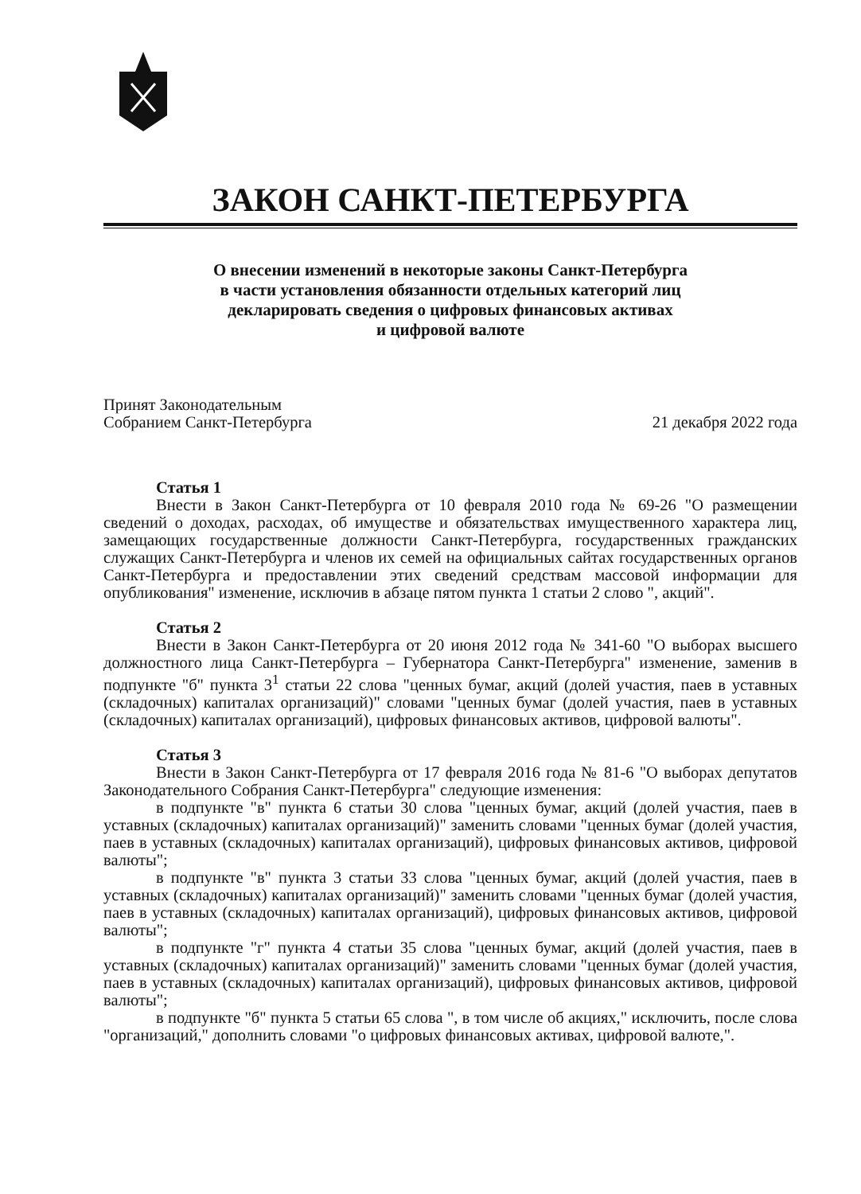ЗАКОН САНКТ-ПЕТЕРБУРГА
О внесении изменений в некоторые законы Санкт-Петербурга
в части установления обязанности отдельных категорий лиц
декларировать сведения о цифровых финансовых активах
и цифровой валюте
Принят Законодательным
Собранием Санкт-Петербурга
21 декабря 2022 года
Статья 1
Внести в Закон Санкт-Петербурга от 10 февраля 2010 года № 69-26 "О размещении сведений о доходах, расходах, об имуществе и обязательствах имущественного характера лиц, замещающих государственные должности Санкт-Петербурга, государственных гражданских служащих Санкт-Петербурга и членов их семей на официальных сайтах государственных органов Санкт-Петербурга и предоставлении этих сведений средствам массовой информации для опубликования" изменение, исключив в абзаце пятом пункта 1 статьи 2 слово ", акций".
Статья 2
Внести в Закон Санкт-Петербурга от 20 июня 2012 года № 341-60 "О выборах высшего должностного лица Санкт-Петербурга – Губернатора Санкт-Петербурга" изменение, заменив в подпункте "б" пункта 3<sup>1</sup> статьи 22 слова "ценных бумаг, акций (долей участия, паев в уставных (складочных) капиталах организаций)" словами "ценных бумаг (долей участия, паев в уставных (складочных) капиталах организаций), цифровых финансовых активов, цифровой валюты".
Статья 3
Внести в Закон Санкт-Петербурга от 17 февраля 2016 года № 81-6 "О выборах депутатов Законодательного Собрания Санкт-Петербурга" следующие изменения:
в подпункте "в" пункта 6 статьи 30 слова "ценных бумаг, акций (долей участия, паев в уставных (складочных) капиталах организаций)" заменить словами "ценных бумаг (долей участия, паев в уставных (складочных) капиталах организаций), цифровых финансовых активов, цифровой валюты";
в подпункте "в" пункта 3 статьи 33 слова "ценных бумаг, акций (долей участия, паев в уставных (складочных) капиталах организаций)" заменить словами "ценных бумаг (долей участия, паев в уставных (складочных) капиталах организаций), цифровых финансовых активов, цифровой валюты";
в подпункте "г" пункта 4 статьи 35 слова "ценных бумаг, акций (долей участия, паев в уставных (складочных) капиталах организаций)" заменить словами "ценных бумаг (долей участия, паев в уставных (складочных) капиталах организаций), цифровых финансовых активов, цифровой валюты";
в подпункте "б" пункта 5 статьи 65 слова ", в том числе об акциях," исключить, после слова "организаций," дополнить словами "о цифровых финансовых активах, цифровой валюте,".